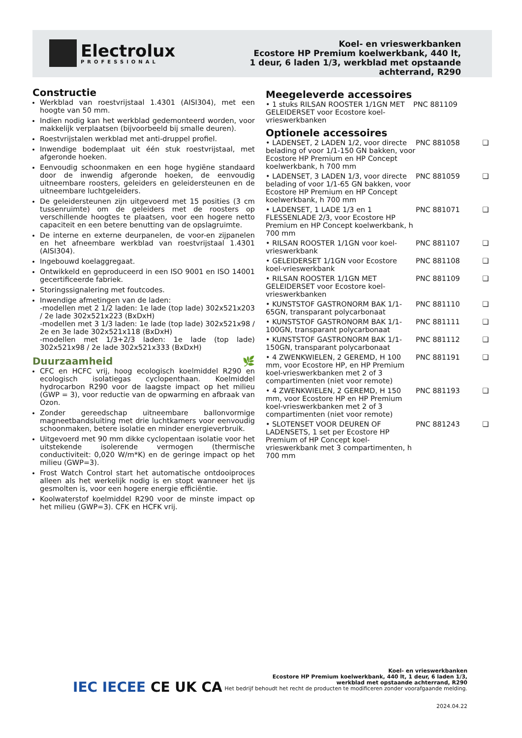Electrolux
PROFESSIONAL
Koel- en vrieswerkbanken
Ecostore HP Premium koelwerkbank, 440 lt, 1 deur, 6 laden 1/3, werkblad met opstaande achterrand, R290
Constructie
Werkblad van roestvrijstaal 1.4301 (AISI304), met een hoogte van 50 mm.
Indien nodig kan het werkblad gedemonteerd worden, voor makkelijk verplaatsen (bijvoorbeeld bij smalle deuren).
Roestvrijstalen werkblad met anti-druppel profiel.
Inwendige bodemplaat uit één stuk roestvrijstaal, met afgeronde hoeken.
Eenvoudig schoonmaken en een hoge hygiëne standaard door de inwendig afgeronde hoeken, de eenvoudig uitneembare roosters, geleiders en geleidersteunen en de uitneembare luchtgeleiders.
De geleidersteunen zijn uitgevoerd met 15 posities (3 cm tussenruimte) om de geleiders met de roosters op verschillende hoogtes te plaatsen, voor een hogere netto capaciteit en een betere benutting van de opslagruimte.
De interne en externe deurpanelen, de voor-en zijpanelen en het afneembare werkblad van roestvrijstaal 1.4301 (AISI304).
Ingebouwd koelaggregaat.
Ontwikkeld en geproduceerd in een ISO 9001 en ISO 14001 gecertificeerde fabriek.
Storingssignalering met foutcodes.
Inwendige afmetingen van de laden:
-modellen met 2 1/2 laden: 1e lade (top lade) 302x521x203 / 2e lade 302x521x223 (BxDxH)
-modellen met 3 1/3 laden: 1e lade (top lade) 302x521x98 / 2e en 3e lade 302x521x118 (BxDxH)
-modellen met 1/3+2/3 laden: 1e lade (top lade) 302x521x98 / 2e lade 302x521x333 (BxDxH)
Duurzaamheid 🌿
CFC en HCFC vrij, hoog ecologisch koelmiddel R290 en ecologisch isolatiegas cyclopenthaan. Koelmiddel hydrocarbon R290 voor de laagste impact op het milieu (GWP = 3), voor reductie van de opwarming en afbraak van Ozon.
Zonder gereedschap uitneembare ballonvormige magneetbandsluiting met drie luchtkamers voor eenvoudig schoonmaken, betere isolatie en minder energieverbruik.
Uitgevoerd met 90 mm dikke cyclopentaan isolatie voor het uitstekende isolerende vermogen (thermische conductiviteit: 0,020 W/m*K) en de geringe impact op het milieu (GWP=3).
Frost Watch Control start het automatische ontdooiproces alleen als het werkelijk nodig is en stopt wanneer het ijs gesmolten is, voor een hogere energie efficiëntie.
Koolwaterstof koelmiddel R290 voor de minste impact op het milieu (GWP=3). CFK en HCFK vrij.
Meegeleverde accessoires
| • 1 stuks RILSAN ROOSTER 1/1GN MET GELEIDERSET voor Ecostore koel-vrieswerkbanken | PNC 881109 |
Optionele accessoires
| • LADENSET, 2 LADEN 1/2, voor directe belading of voor 1/1-150 GN bakken, voor Ecostore HP Premium en HP Concept koelwerkbank, h 700 mm | PNC 881058 | ❑ |
| • LADENSET, 3 LADEN 1/3, voor directe belading of voor 1/1-65 GN bakken, voor Ecostore HP Premium en HP Concept koelwerkbank, h 700 mm | PNC 881059 | ❑ |
| • LADENSET, 1 LADE 1/3 en 1 FLESSENLADE 2/3, voor Ecostore HP Premium en HP Concept koelwerkbank, h 700 mm | PNC 881071 | ❑ |
| • RILSAN ROOSTER 1/1GN voor koel-vrieswerkbank | PNC 881107 | ❑ |
| • GELEIDERSET 1/1GN voor Ecostore koel-vrieswerkbank | PNC 881108 | ❑ |
| • RILSAN ROOSTER 1/1GN MET GELEIDERSET voor Ecostore koel-vrieswerkbanken | PNC 881109 | ❑ |
| • KUNSTSTOF GASTRONORM BAK 1/1-65GN, transparant polycarbonaat | PNC 881110 | ❑ |
| • KUNSTSTOF GASTRONORM BAK 1/1-100GN, transparant polycarbonaat | PNC 881111 | ❑ |
| • KUNSTSTOF GASTRONORM BAK 1/1-150GN, transparant polycarbonaat | PNC 881112 | ❑ |
| • 4 ZWENKWIELEN, 2 GEREMD, H 100 mm, voor Ecostore HP, en HP Premium koel-vrieswerkbanken met 2 of 3 compartimenten (niet voor remote) | PNC 881191 | ❑ |
| • 4 ZWENKWIELEN, 2 GEREMD, H 150 mm, voor Ecostore HP en HP Premium koel-vrieswerkbanken met 2 of 3 compartimenten (niet voor remote) | PNC 881193 | ❑ |
| • SLOTENSET VOOR DEUREN OF LADENSETS, 1 set per Ecostore HP Premium of HP Concept koel-vrieswerkbank met 3 compartimenten, h 700 mm | PNC 881243 | ❑ |
IEC IECEE CE UK CA
Koel- en vrieswerkbanken
Ecostore HP Premium koelwerkbank, 440 lt, 1 deur, 6 laden 1/3,
werkblad met opstaande achterrand, R290
Het bedrijf behoudt het recht de producten te modificeren zonder voorafgaande melding.
2024.04.22